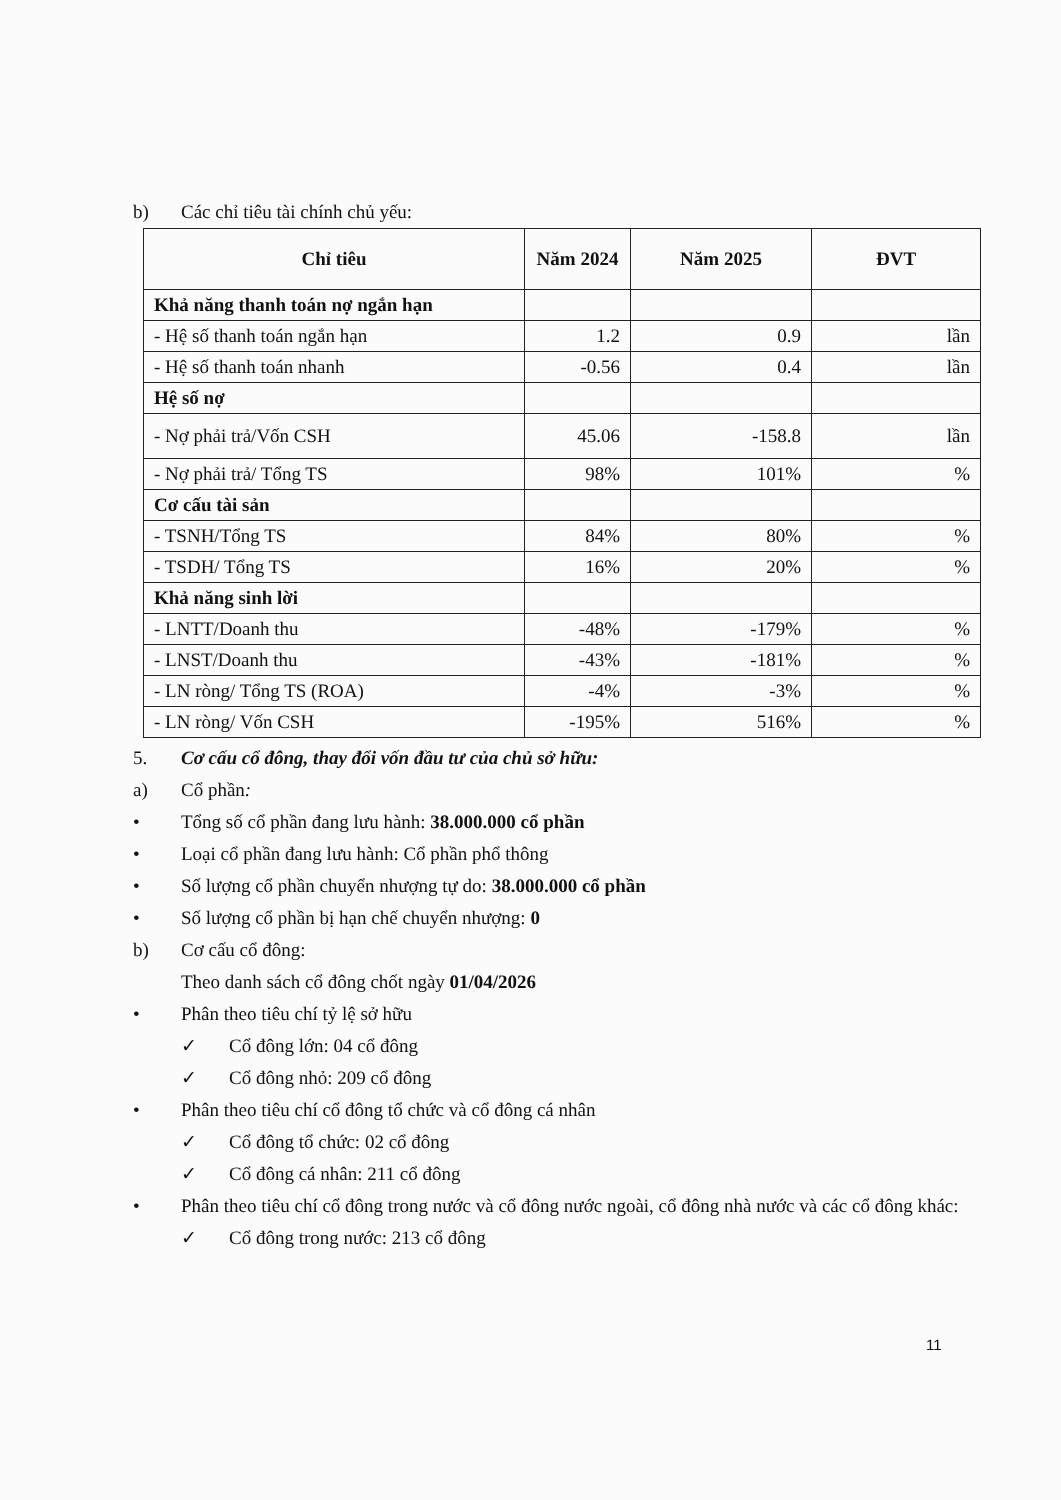b) Các chỉ tiêu tài chính chủ yếu:
| Chỉ tiêu | Năm 2024 | Năm 2025 | ĐVT |
| --- | --- | --- | --- |
| Khả năng thanh toán nợ ngắn hạn | | | |
| - Hệ số thanh toán ngắn hạn | 1.2 | 0.9 | lần |
| - Hệ số thanh toán nhanh | -0.56 | 0.4 | lần |
| Hệ số nợ | | | |
| - Nợ phải trả/Vốn CSH | 45.06 | -158.8 | lần |
| - Nợ phải trả/ Tổng TS | 98% | 101% | % |
| Cơ cấu tài sản | | | |
| - TSNH/Tổng TS | 84% | 80% | % |
| - TSDH/ Tổng TS | 16% | 20% | % |
| Khả năng sinh lời | | | |
| - LNTT/Doanh thu | -48% | -179% | % |
| - LNST/Doanh thu | -43% | -181% | % |
| - LN ròng/ Tổng TS (ROA) | -4% | -3% | % |
| - LN ròng/ Vốn CSH | -195% | 516% | % |
5. Cơ cấu cổ đông, thay đổi vốn đầu tư của chủ sở hữu:
a) Cổ phần:
• Tổng số cổ phần đang lưu hành: 38.000.000 cổ phần
• Loại cổ phần đang lưu hành: Cổ phần phổ thông
• Số lượng cổ phần chuyển nhượng tự do: 38.000.000 cổ phần
• Số lượng cổ phần bị hạn chế chuyển nhượng: 0
b) Cơ cấu cổ đông:
Theo danh sách cổ đông chốt ngày 01/04/2026
• Phân theo tiêu chí tỷ lệ sở hữu
✓ Cổ đông lớn: 04 cổ đông
✓ Cổ đông nhỏ: 209 cổ đông
• Phân theo tiêu chí cổ đông tổ chức và cổ đông cá nhân
✓ Cổ đông tổ chức: 02 cổ đông
✓ Cổ đông cá nhân: 211 cổ đông
• Phân theo tiêu chí cổ đông trong nước và cổ đông nước ngoài, cổ đông nhà nước và các cổ đông khác:
✓ Cổ đông trong nước: 213 cổ đông
11